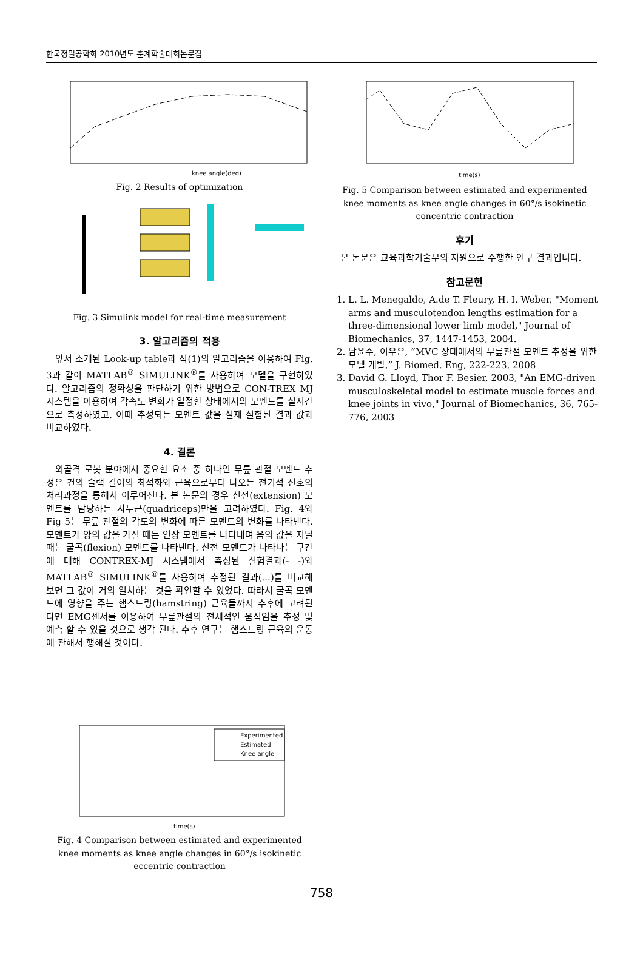한국정밀공학회 2010년도 춘계학술대회논문집
knee angle(deg)
Fig. 2 Results of optimization
Fig. 3 Simulink model for real-time measurement
3. 알고리즘의 적용
앞서 소개된 Look-up table과 식(1)의 알고리즘을 이용하여 Fig. 3과 같이 MATLAB<sup>®</sup> SIMULINK<sup>®</sup>를 사용하여 모델을 구현하였다. 알고리즘의 정확성을 판단하기 위한 방법으로 CON-TREX MJ 시스템을 이용하여 각속도 변화가 일정한 상태에서의 모멘트를 실시간으로 측정하였고, 이때 추정되는 모멘트 값을 실제 실험된 결과 값과 비교하였다.
4. 결론
외골격 로봇 분야에서 중요한 요소 중 하나인 무릎 관절 모멘트 추정은 건의 슬랙 길이의 최적화와 근육으로부터 나오는 전기적 신호의 처리과정을 통해서 이루어진다. 본 논문의 경우 신전(extension) 모멘트를 담당하는 사두근(quadriceps)만을 고려하였다. Fig. 4와 Fig 5는 무릎 관절의 각도의 변화에 따른 모멘트의 변화를 나타낸다. 모멘트가 양의 값을 가질 때는 인장 모멘트를 나타내며 음의 값을 지닐 때는 굴곡(flexion) 모멘트를 나타낸다. 신전 모멘트가 나타나는 구간에 대해 CONTREX-MJ 시스템에서 측정된 실험결과(- -)와 MATLAB<sup>®</sup> SIMULINK<sup>®</sup>를 사용하여 추정된 결과(...)를 비교해 보면 그 값이 거의 일치하는 것을 확인할 수 있었다. 따라서 굴곡 모멘트에 영향을 주는 햄스트링(hamstring) 근육들까지 추후에 고려된다면 EMG센서를 이용하여 무릎관절의 전체적인 움직임을 추정 및 예측 할 수 있을 것으로 생각 된다. 추후 연구는 햄스트링 근육의 운동에 관해서 행해질 것이다.
Experimented
Estimated
Knee angle
time(s)
Fig. 4 Comparison between estimated and experimented knee moments as knee angle changes in 60°/s isokinetic eccentric contraction
time(s)
Fig. 5 Comparison between estimated and experimented knee moments as knee angle changes in 60°/s isokinetic concentric contraction
후기
본 논문은 교육과학기술부의 지원으로 수행한 연구 결과입니다.
참고문헌
1. L. L. Menegaldo, A.de T. Fleury, H. I. Weber, "Moment arms and musculotendon lengths estimation for a three-dimensional lower limb model," Journal of Biomechanics, 37, 1447-1453, 2004.
2. 남윤수, 이우은, “MVC 상태에서의 무릎관절 모멘트 추정을 위한 모델 개발,” J. Biomed. Eng, 222-223, 2008
3. David G. Lloyd, Thor F. Besier, 2003, "An EMG-driven musculoskeletal model to estimate muscle forces and knee joints in vivo," Journal of Biomechanics, 36, 765-776, 2003
758